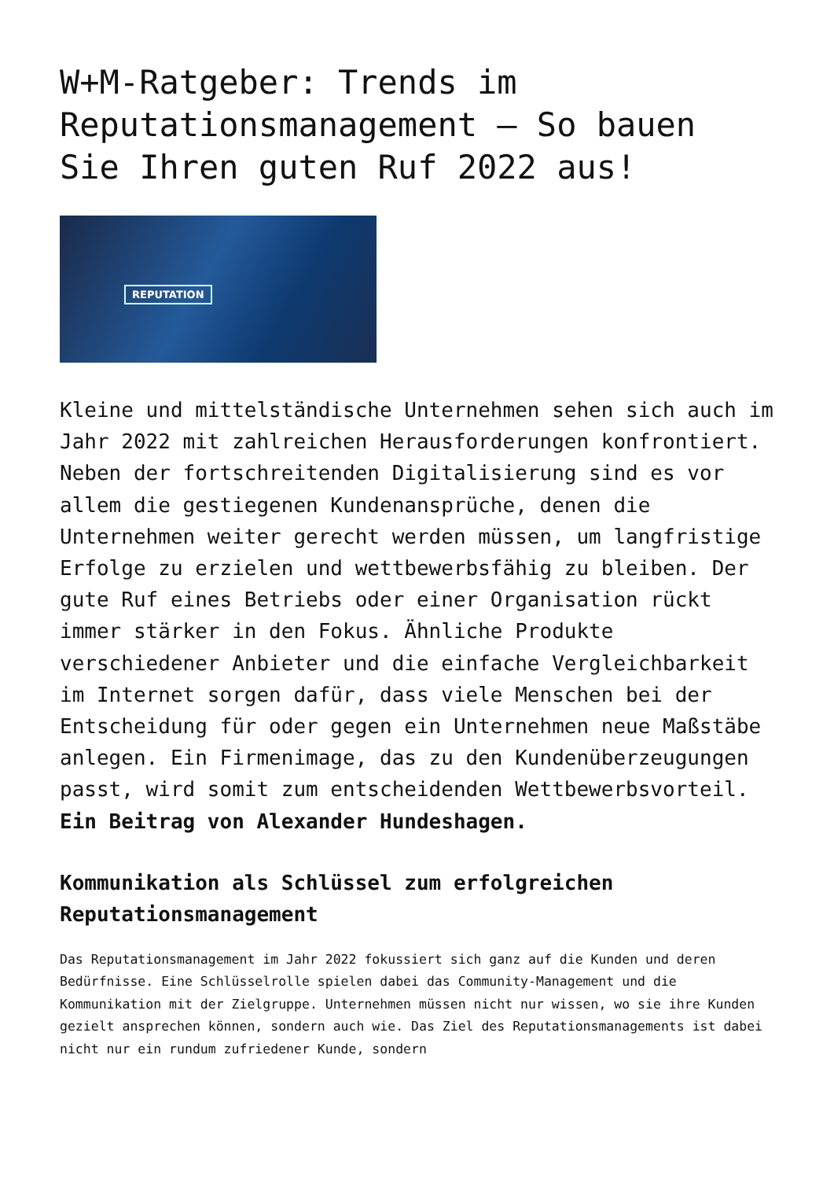W+M-Ratgeber: Trends im Reputationsmanagement – So bauen Sie Ihren guten Ruf 2022 aus!
REPUTATION
Kleine und mittelständische Unternehmen sehen sich auch im Jahr 2022 mit zahlreichen Herausforderungen konfrontiert. Neben der fortschreitenden Digitalisierung sind es vor allem die gestiegenen Kundenansprüche, denen die Unternehmen weiter gerecht werden müssen, um langfristige Erfolge zu erzielen und wettbewerbsfähig zu bleiben. Der gute Ruf eines Betriebs oder einer Organisation rückt immer stärker in den Fokus. Ähnliche Produkte verschiedener Anbieter und die einfache Vergleichbarkeit im Internet sorgen dafür, dass viele Menschen bei der Entscheidung für oder gegen ein Unternehmen neue Maßstäbe anlegen. Ein Firmenimage, das zu den Kundenüberzeugungen passt, wird somit zum entscheidenden Wettbewerbsvorteil. Ein Beitrag von Alexander Hundeshagen.
Kommunikation als Schlüssel zum erfolgreichen Reputationsmanagement
Das Reputationsmanagement im Jahr 2022 fokussiert sich ganz auf die Kunden und deren Bedürfnisse. Eine Schlüsselrolle spielen dabei das Community-Management und die Kommunikation mit der Zielgruppe. Unternehmen müssen nicht nur wissen, wo sie ihre Kunden gezielt ansprechen können, sondern auch wie. Das Ziel des Reputationsmanagements ist dabei nicht nur ein rundum zufriedener Kunde, sondern